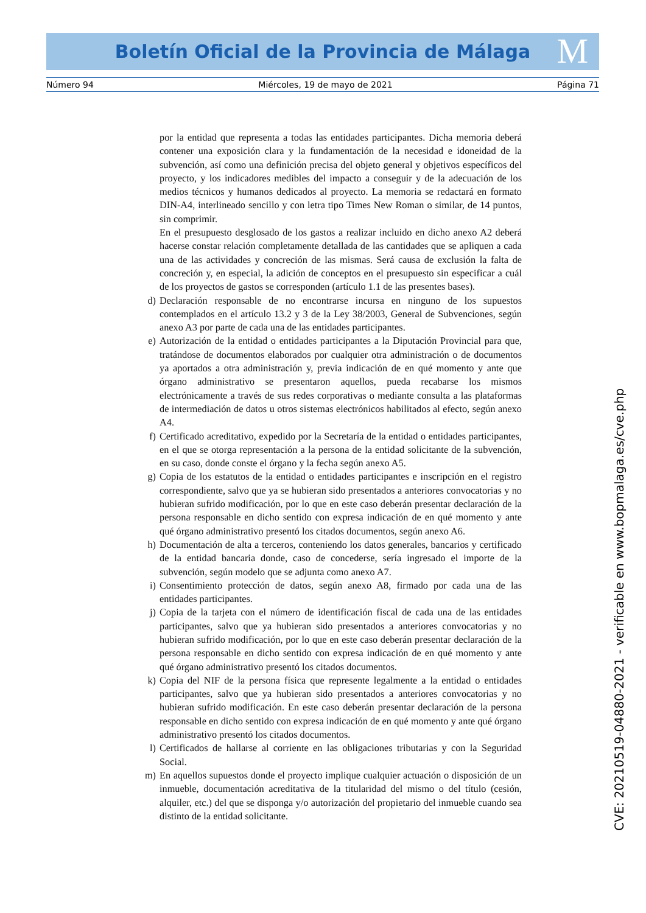Boletín Oficial de la Provincia de Málaga M
Número 94 Miércoles, 19 de mayo de 2021 Página 71
por la entidad que representa a todas las entidades participantes. Dicha memoria deberá contener una exposición clara y la fundamentación de la necesidad e idoneidad de la subvención, así como una definición precisa del objeto general y objetivos específicos del proyecto, y los indicadores medibles del impacto a conseguir y de la adecuación de los medios técnicos y humanos dedicados al proyecto. La memoria se redactará en formato DIN-A4, interlineado sencillo y con letra tipo Times New Roman o similar, de 14 puntos, sin comprimir.
En el presupuesto desglosado de los gastos a realizar incluido en dicho anexo A2 deberá hacerse constar relación completamente detallada de las cantidades que se apliquen a cada una de las actividades y concreción de las mismas. Será causa de exclusión la falta de concreción y, en especial, la adición de conceptos en el presupuesto sin especificar a cuál de los proyectos de gastos se corresponden (artículo 1.1 de las presentes bases).
d) Declaración responsable de no encontrarse incursa en ninguno de los supuestos contemplados en el artículo 13.2 y 3 de la Ley 38/2003, General de Subvenciones, según anexo A3 por parte de cada una de las entidades participantes.
e) Autorización de la entidad o entidades participantes a la Diputación Provincial para que, tratándose de documentos elaborados por cualquier otra administración o de documentos ya aportados a otra administración y, previa indicación de en qué momento y ante que órgano administrativo se presentaron aquellos, pueda recabarse los mismos electrónicamente a través de sus redes corporativas o mediante consulta a las plataformas de intermediación de datos u otros sistemas electrónicos habilitados al efecto, según anexo A4.
f) Certificado acreditativo, expedido por la Secretaría de la entidad o entidades participantes, en el que se otorga representación a la persona de la entidad solicitante de la subvención, en su caso, donde conste el órgano y la fecha según anexo A5.
g) Copia de los estatutos de la entidad o entidades participantes e inscripción en el registro correspondiente, salvo que ya se hubieran sido presentados a anteriores convocatorias y no hubieran sufrido modificación, por lo que en este caso deberán presentar declaración de la persona responsable en dicho sentido con expresa indicación de en qué momento y ante qué órgano administrativo presentó los citados documentos, según anexo A6.
h) Documentación de alta a terceros, conteniendo los datos generales, bancarios y certificado de la entidad bancaria donde, caso de concederse, sería ingresado el importe de la subvención, según modelo que se adjunta como anexo A7.
i) Consentimiento protección de datos, según anexo A8, firmado por cada una de las entidades participantes.
j) Copia de la tarjeta con el número de identificación fiscal de cada una de las entidades participantes, salvo que ya hubieran sido presentados a anteriores convocatorias y no hubieran sufrido modificación, por lo que en este caso deberán presentar declaración de la persona responsable en dicho sentido con expresa indicación de en qué momento y ante qué órgano administrativo presentó los citados documentos.
k) Copia del NIF de la persona física que represente legalmente a la entidad o entidades participantes, salvo que ya hubieran sido presentados a anteriores convocatorias y no hubieran sufrido modificación. En este caso deberán presentar declaración de la persona responsable en dicho sentido con expresa indicación de en qué momento y ante qué órgano administrativo presentó los citados documentos.
l) Certificados de hallarse al corriente en las obligaciones tributarias y con la Seguridad Social.
m) En aquellos supuestos donde el proyecto implique cualquier actuación o disposición de un inmueble, documentación acreditativa de la titularidad del mismo o del título (cesión, alquiler, etc.) del que se disponga y/o autorización del propietario del inmueble cuando sea distinto de la entidad solicitante.
CVE: 20210519-04880-2021 - verificable en www.bopmalaga.es/cve.php